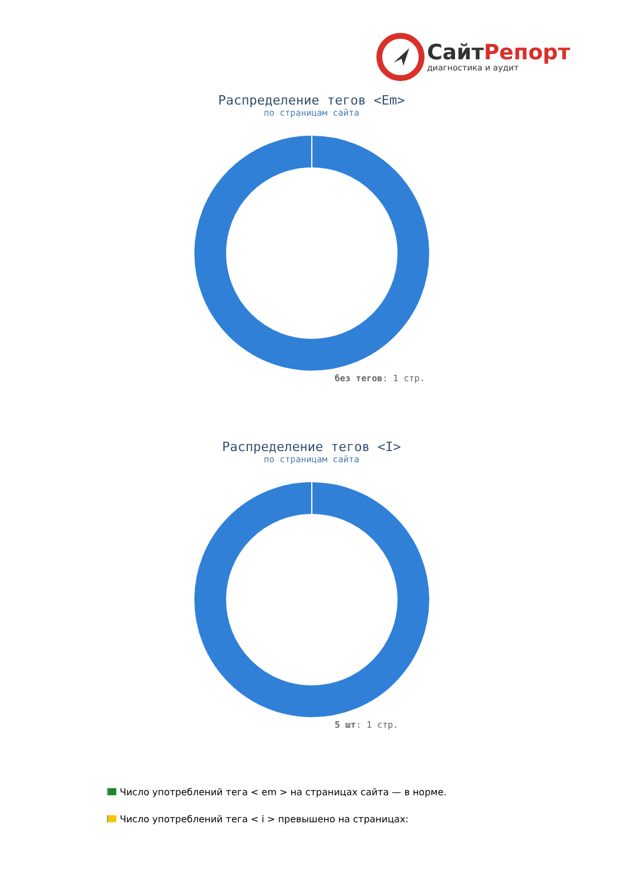СайтРепорт
диагностика и аудит
Распределение тегов <Em>
по страницам сайта
без тегов: 1 стр.
Распределение тегов <I>
по страницам сайта
5 шт: 1 стр.
Число употреблений тега < em > на страницах сайта — в норме.
Число употреблений тега < i > превышено на страницах: